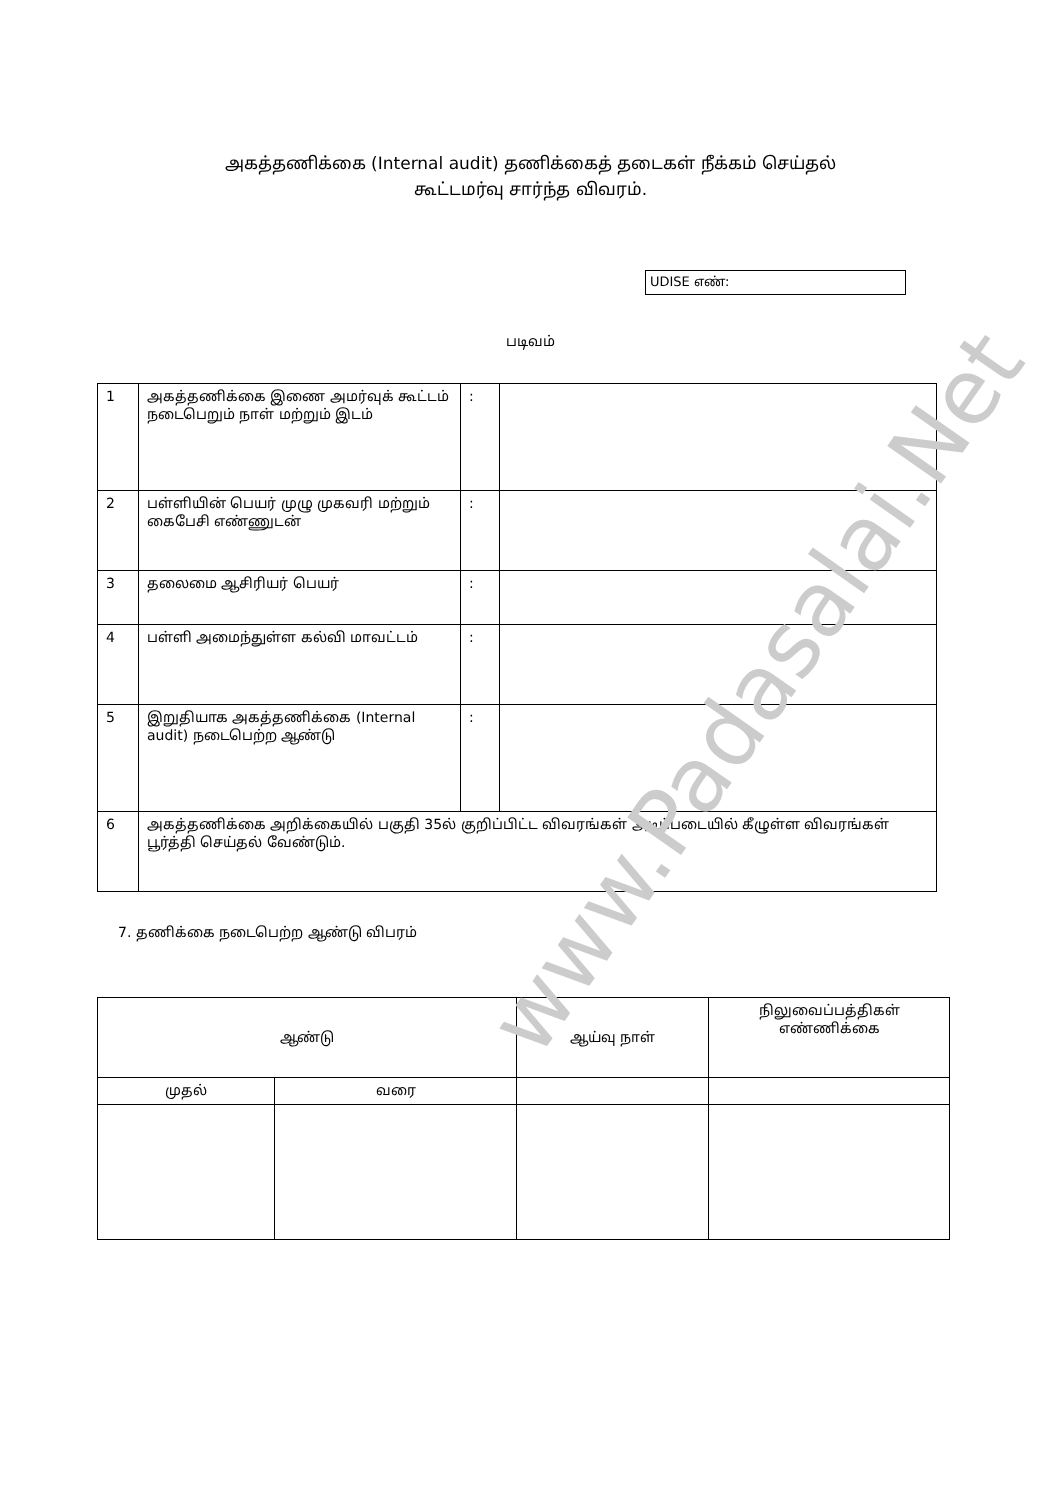அகத்தணிக்கை (Internal audit) தணிக்கைத் தடைகள் நீக்கம் செய்தல்
கூட்டமர்வு சார்ந்த விவரம்.
UDISE எண்:
படிவம்
| 1 | அகத்தணிக்கை இணை அமர்வுக் கூட்டம் நடைபெறும் நாள் மற்றும் இடம் | : | |
| 2 | பள்ளியின் பெயர் முழு முகவரி மற்றும் கைபேசி எண்ணுடன் | : | |
| 3 | தலைமை ஆசிரியர் பெயர் | : | |
| 4 | பள்ளி அமைந்துள்ள கல்வி மாவட்டம் | : | |
| 5 | இறுதியாக அகத்தணிக்கை (Internal audit) நடைபெற்ற ஆண்டு | : | |
| 6 | அகத்தணிக்கை அறிக்கையில் பகுதி 35ல் குறிப்பிட்ட விவரங்கள் அடிப்படையில் கீழுள்ள விவரங்கள் பூர்த்தி செய்தல் வேண்டும். | | |
7. தணிக்கை நடைபெற்ற ஆண்டு விபரம்
| ஆண்டு | | ஆய்வு நாள் | நிலுவைப்பத்திகள் எண்ணிக்கை |
| --- | --- | --- | --- |
| முதல் | வரை | | |
www.Padasalai.Net